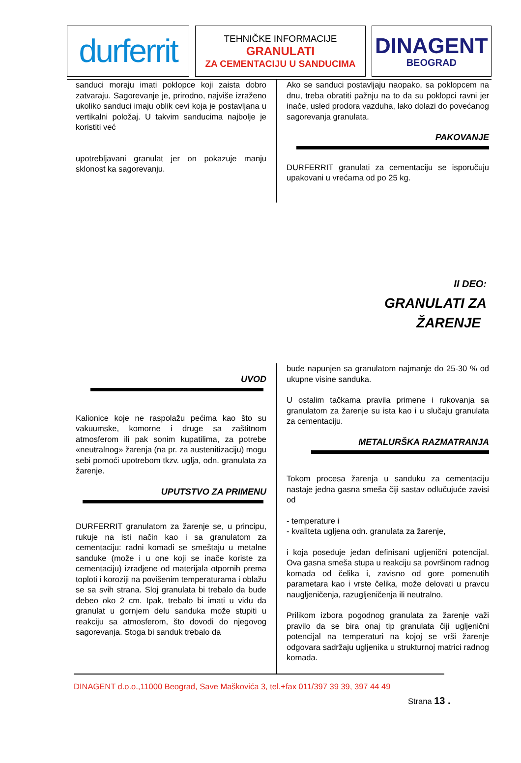durferrit
TEHNIČKE INFORMACIJE
GRANULATI
ZA CEMENTACIJU U SANDUCIMA
DINAGENT
BEOGRAD
sanduci moraju imati poklopce koji zaista dobro zatvaraju. Sagorevanje je, prirodno, najviše izraženo ukoliko sanduci imaju oblik cevi koja je postavljana u vertikalni položaj. U takvim sanducima najbolje je koristiti već
upotrebljavani granulat jer on pokazuje manju sklonost ka sagorevanju.
Ako se sanduci postavljaju naopako, sa poklopcem na dnu, treba obratiti pažnju na to da su poklopci ravni jer inače, usled prodora vazduha, lako dolazi do povećanog sagorevanja granulata.
PAKOVANJE
DURFERRIT granulati za cementaciju se isporučuju upakovani u vrećama od po 25 kg.
II DEO:
GRANULATI ZA
ŽARENJE
UVOD
Kalionice koje ne raspolažu pećima kao što su vakuumske, komorne i druge sa zaštitnom atmosferom ili pak sonim kupatilima, za potrebe «neutralnog» žarenja (na pr. za austenitizaciju) mogu sebi pomoći upotrebom tkzv. uglja, odn. granulata za žarenje.
UPUTSTVO ZA PRIMENU
DURFERRIT granulatom za žarenje se, u principu, rukuje na isti način kao i sa granulatom za cementaciju: radni komadi se smeštaju u metalne sanduke (može i u one koji se inače koriste za cementaciju) izradjene od materijala otpornih prema toploti i koroziji na povišenim temperaturama i oblažu se sa svih strana. Sloj granulata bi trebalo da bude debeo oko 2 cm. Ipak, trebalo bi imati u vidu da granulat u gornjem delu sanduka može stupiti u reakciju sa atmosferom, što dovodi do njegovog sagorevanja. Stoga bi sanduk trebalo da
bude napunjen sa granulatom najmanje do 25-30 % od ukupne visine sanduka.
U ostalim tačkama pravila primene i rukovanja sa granulatom za žarenje su ista kao i u slučaju granulata za cementaciju.
METALURŠKA RAZMATRANJA
Tokom procesa žarenja u sanduku za cementaciju nastaje jedna gasna smeša čiji sastav odlučujuće zavisi od
- temperature i
- kvaliteta ugljena odn. granulata za žarenje,
i koja poseduje jedan definisani ugljenični potencijal. Ova gasna smeša stupa u reakciju sa površinom radnog komada od čelika i, zavisno od gore pomenutih parametara kao i vrste čelika, može delovati u pravcu naugljeničenja, razugljeničenja ili neutralno.
Prilikom izbora pogodnog granulata za žarenje važi pravilo da se bira onaj tip granulata čiji ugljenični potencijal na temperaturi na kojoj se vrši žarenje odgovara sadržaju ugljenika u strukturnoj matrici radnog komada.
DINAGENT d.o.o.,11000 Beograd, Save Maškovića 3, tel.+fax 011/397 39 39, 397 44 49
Strana 13 .